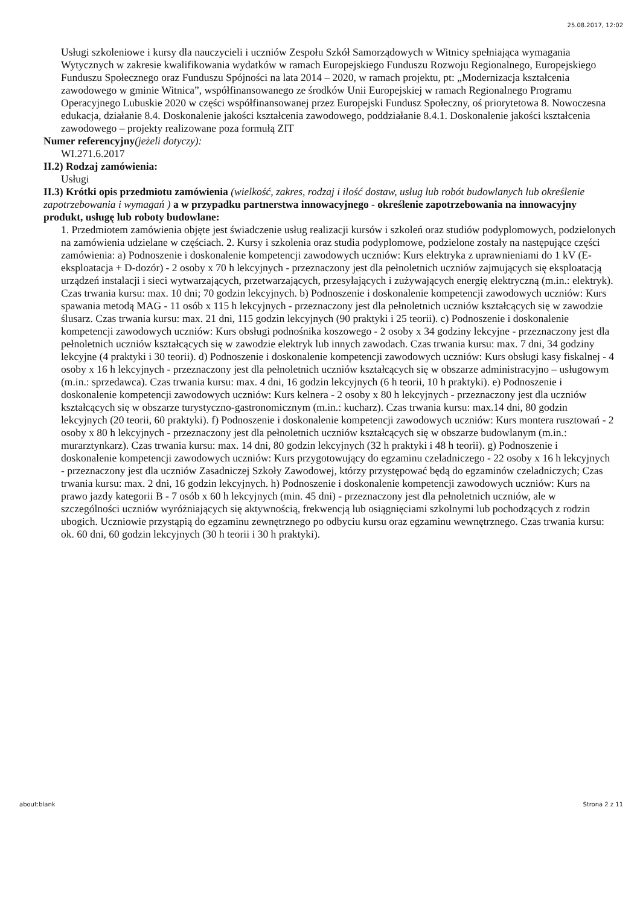25.08.2017, 12:02
Usługi szkoleniowe i kursy dla nauczycieli i uczniów Zespołu Szkół Samorządowych w Witnicy spełniająca wymagania Wytycznych w zakresie kwalifikowania wydatków w ramach Europejskiego Funduszu Rozwoju Regionalnego, Europejskiego Funduszu Społecznego oraz Funduszu Spójności na lata 2014 – 2020, w ramach projektu, pt: „Modernizacja kształcenia zawodowego w gminie Witnica”, współfinansowanego ze środków Unii Europejskiej w ramach Regionalnego Programu Operacyjnego Lubuskie 2020 w części współfinansowanej przez Europejski Fundusz Społeczny, oś priorytetowa 8. Nowoczesna edukacja, działanie 8.4. Doskonalenie jakości kształcenia zawodowego, poddziałanie 8.4.1. Doskonalenie jakości kształcenia zawodowego – projekty realizowane poza formułą ZIT
Numer referencyjny(jeżeli dotyczy):
WI.271.6.2017
II.2) Rodzaj zamówienia:
Usługi
II.3) Krótki opis przedmiotu zamówienia (wielkość, zakres, rodzaj i ilość dostaw, usług lub robót budowlanych lub określenie zapotrzebowania i wymagań ) a w przypadku partnerstwa innowacyjnego - określenie zapotrzebowania na innowacyjny produkt, usługę lub roboty budowlane:
1. Przedmiotem zamówienia objęte jest świadczenie usług realizacji kursów i szkoleń oraz studiów podyplomowych, podzielonych na zamówienia udzielane w częściach. 2. Kursy i szkolenia oraz studia podyplomowe, podzielone zostały na następujące części zamówienia: a) Podnoszenie i doskonalenie kompetencji zawodowych uczniów: Kurs elektryka z uprawnieniami do 1 kV (E-eksploatacja + D-dozór) - 2 osoby x 70 h lekcyjnych - przeznaczony jest dla pełnoletnich uczniów zajmujących się eksploatacją urządzeń instalacji i sieci wytwarzających, przetwarzających, przesyłających i zużywających energię elektryczną (m.in.: elektryk). Czas trwania kursu: max. 10 dni; 70 godzin lekcyjnych. b) Podnoszenie i doskonalenie kompetencji zawodowych uczniów: Kurs spawania metodą MAG - 11 osób x 115 h lekcyjnych - przeznaczony jest dla pełnoletnich uczniów kształcących się w zawodzie ślusarz. Czas trwania kursu: max. 21 dni, 115 godzin lekcyjnych (90 praktyki i 25 teorii). c) Podnoszenie i doskonalenie kompetencji zawodowych uczniów: Kurs obsługi podnośnika koszowego - 2 osoby x 34 godziny lekcyjne - przeznaczony jest dla pełnoletnich uczniów kształcących się w zawodzie elektryk lub innych zawodach. Czas trwania kursu: max. 7 dni, 34 godziny lekcyjne (4 praktyki i 30 teorii). d) Podnoszenie i doskonalenie kompetencji zawodowych uczniów: Kurs obsługi kasy fiskalnej - 4 osoby x 16 h lekcyjnych - przeznaczony jest dla pełnoletnich uczniów kształcących się w obszarze administracyjno – usługowym (m.in.: sprzedawca). Czas trwania kursu: max. 4 dni, 16 godzin lekcyjnych (6 h teorii, 10 h praktyki). e) Podnoszenie i doskonalenie kompetencji zawodowych uczniów: Kurs kelnera - 2 osoby x 80 h lekcyjnych - przeznaczony jest dla uczniów kształcących się w obszarze turystyczno-gastronomicznym (m.in.: kucharz). Czas trwania kursu: max.14 dni, 80 godzin lekcyjnych (20 teorii, 60 praktyki). f) Podnoszenie i doskonalenie kompetencji zawodowych uczniów: Kurs montera rusztowań - 2 osoby x 80 h lekcyjnych - przeznaczony jest dla pełnoletnich uczniów kształcących się w obszarze budowlanym (m.in.: murarztynkarz). Czas trwania kursu: max. 14 dni, 80 godzin lekcyjnych (32 h praktyki i 48 h teorii). g) Podnoszenie i doskonalenie kompetencji zawodowych uczniów: Kurs przygotowujący do egzaminu czeladniczego - 22 osoby x 16 h lekcyjnych - przeznaczony jest dla uczniów Zasadniczej Szkoły Zawodowej, którzy przystępować będą do egzaminów czeladniczych; Czas trwania kursu: max. 2 dni, 16 godzin lekcyjnych. h) Podnoszenie i doskonalenie kompetencji zawodowych uczniów: Kurs na prawo jazdy kategorii B - 7 osób x 60 h lekcyjnych (min. 45 dni) - przeznaczony jest dla pełnoletnich uczniów, ale w szczególności uczniów wyróżniających się aktywnością, frekwencją lub osiągnięciami szkolnymi lub pochodzących z rodzin ubogich. Uczniowie przystąpią do egzaminu zewnętrznego po odbyciu kursu oraz egzaminu wewnętrznego. Czas trwania kursu: ok. 60 dni, 60 godzin lekcyjnych (30 h teorii i 30 h praktyki).
about:blank Strona 2 z 11